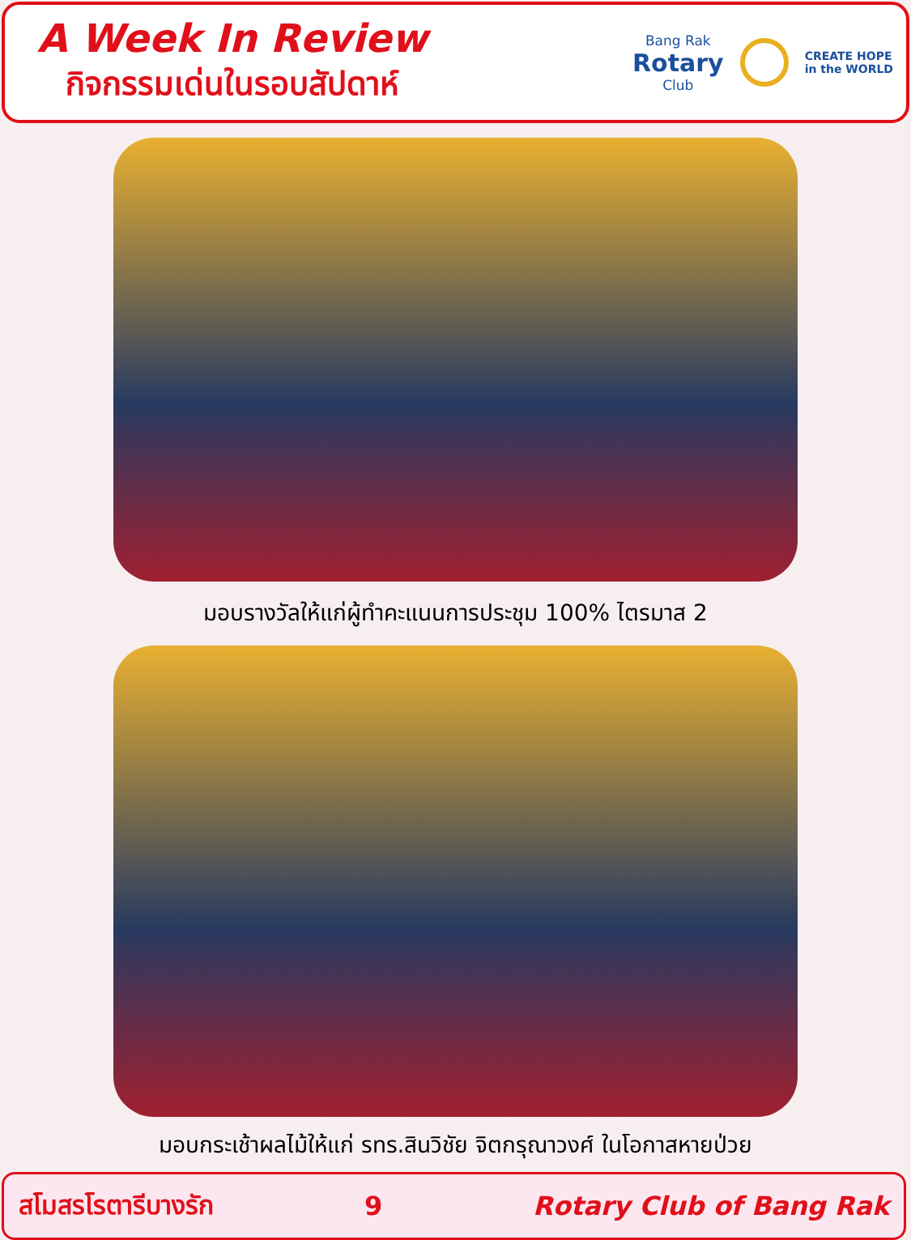A Week In Review
กิจกรรมเด่นในรอบสัปดาห์
Bang Rak
Rotary
Club
CREATE HOPE
in the WORLD
มอบรางวัลให้แก่ผู้ทำคะแนนการประชุม 100% ไตรมาส 2
มอบกระเช้าผลไม้ให้แก่ รทร.สินวิชัย จิตกรุณาวงศ์ ในโอกาสหายป่วย
สโมสรโรตารีบางรัก 9 Rotary Club of Bang Rak